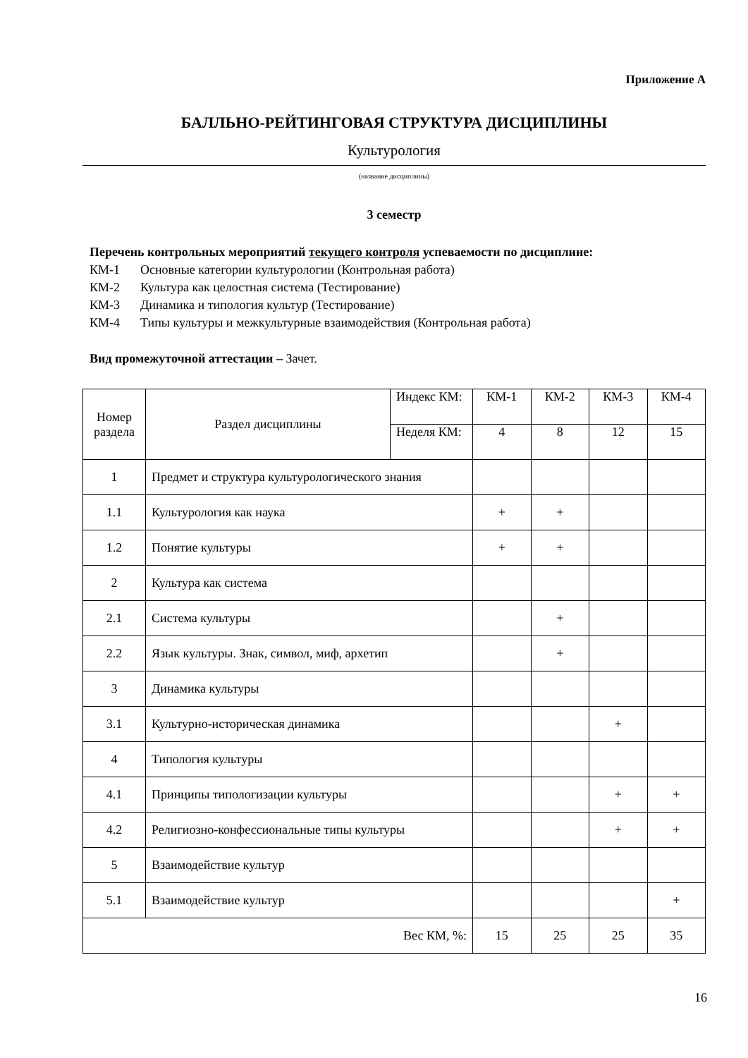Приложение А
БАЛЛЬНО-РЕЙТИНГОВАЯ СТРУКТУРА ДИСЦИПЛИНЫ
Культурология
(название дисциплины)
3 семестр
Перечень контрольных мероприятий текущего контроля успеваемости по дисциплине:
КМ-1 Основные категории культурологии (Контрольная работа)
КМ-2 Культура как целостная система (Тестирование)
КМ-3 Динамика и типология культур (Тестирование)
КМ-4 Типы культуры и межкультурные взаимодействия (Контрольная работа)
Вид промежуточной аттестации – Зачет.
| Номер раздела | Раздел дисциплины | Индекс КМ: | КМ-1 | КМ-2 | КМ-3 | КМ-4 |
| | | Неделя КМ: | 4 | 8 | 12 | 15 |
| 1 | Предмет и структура культурологического знания | | | | | |
| 1.1 | Культурология как наука | | + | + | | |
| 1.2 | Понятие культуры | | + | + | | |
| 2 | Культура как система | | | | | |
| 2.1 | Система культуры | | | + | | |
| 2.2 | Язык культуры. Знак, символ, миф, архетип | | | + | | |
| 3 | Динамика культуры | | | | | |
| 3.1 | Культурно-историческая динамика | | | | + | |
| 4 | Типология культуры | | | | | |
| 4.1 | Принципы типологизации культуры | | | | + | + |
| 4.2 | Религиозно-конфессиональные типы культуры | | | | + | + |
| 5 | Взаимодействие культур | | | | | |
| 5.1 | Взаимодействие культур | | | | | + |
| Вес КМ, %: | | | 15 | 25 | 25 | 35 |
16